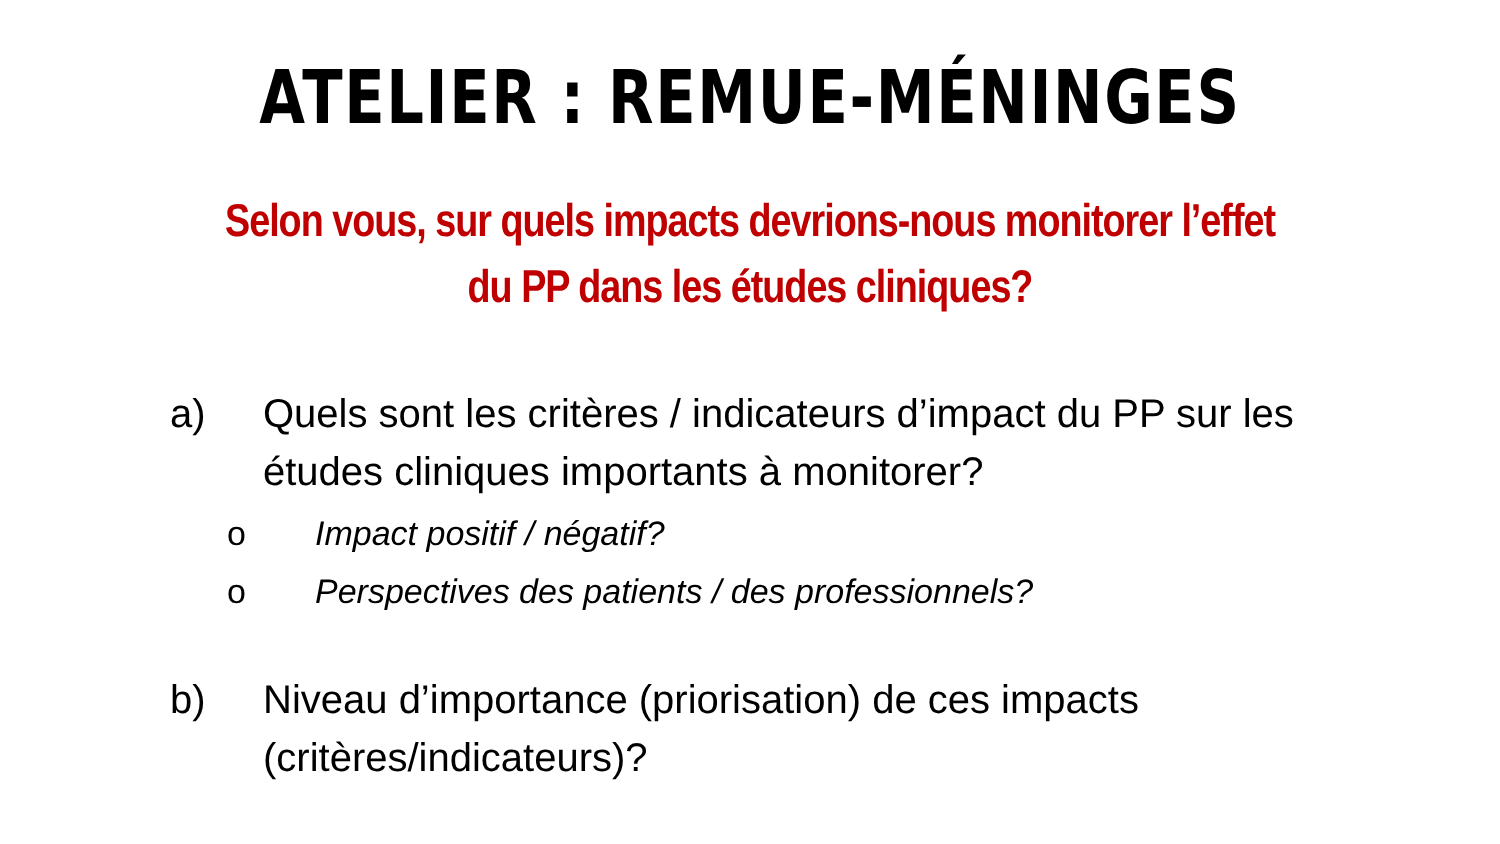ATELIER : REMUE-MÉNINGES
Selon vous, sur quels impacts devrions-nous monitorer l’effet
du PP dans les études cliniques?
a) Quels sont les critères / indicateurs d’impact du PP sur les études cliniques importants à monitorer?
o Impact positif / négatif?
o Perspectives des patients / des professionnels?
b) Niveau d’importance (priorisation) de ces impacts (critères/indicateurs)?